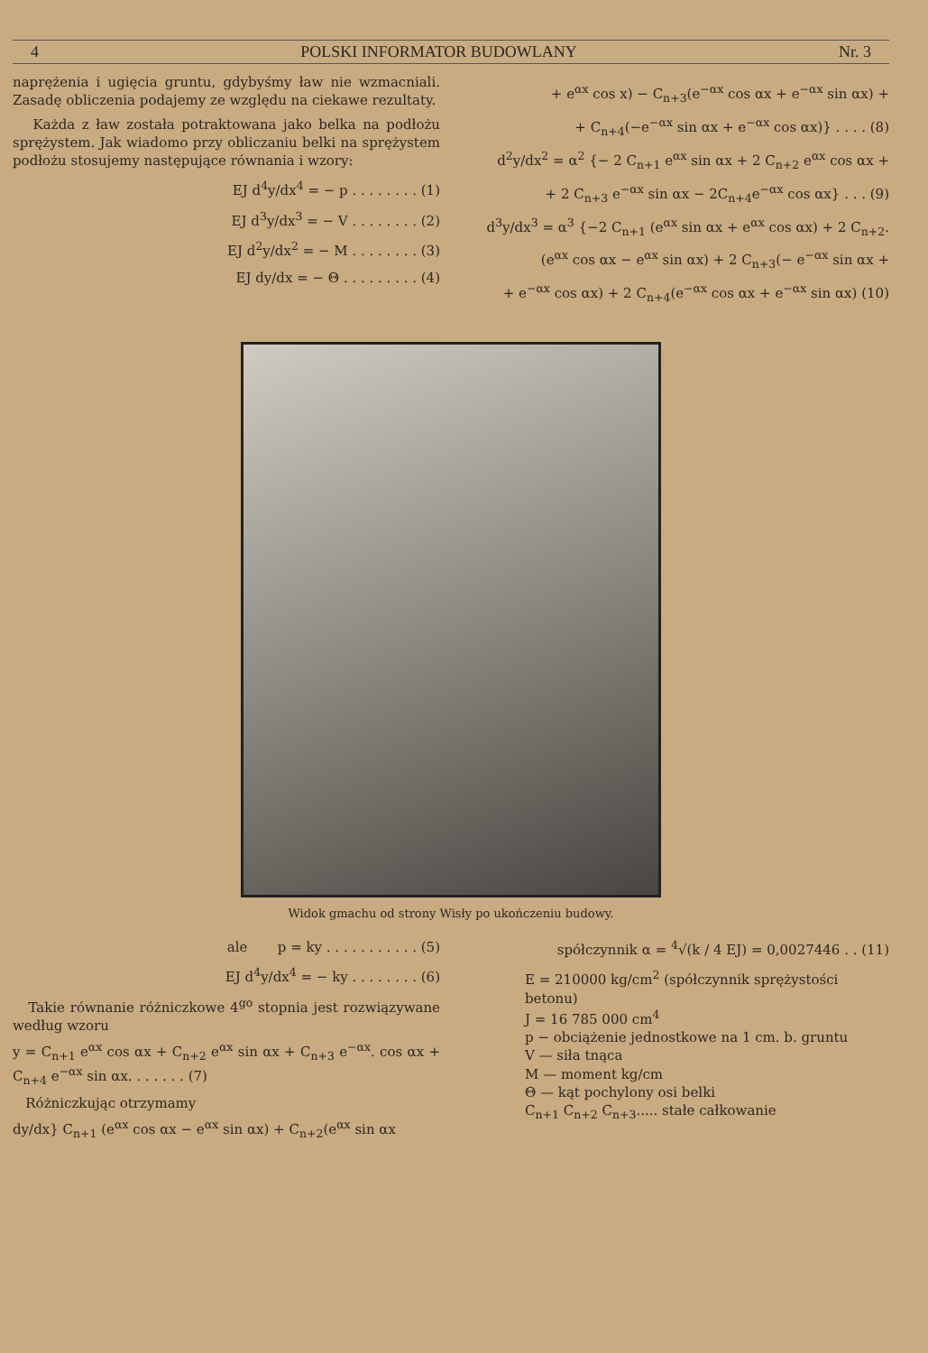4 POLSKI INFORMATOR BUDOWLANY Nr. 3
naprężenia i ugięcia gruntu, gdybyśmy ław nie wzmacniali. Zasadę obliczenia podajemy ze względu na ciekawe rezultaty.
Każda z ław została potraktowana jako belka na podłożu sprężystem. Jak wiadomo przy obliczaniu belki na sprężystem podłożu stosujemy następujące równania i wzory:
EJ d<sup>4</sup>y/dx<sup>4</sup> = − p . . . . . . . . (1)
EJ d<sup>3</sup>y/dx<sup>3</sup> = − V . . . . . . . . (2)
EJ d<sup>2</sup>y/dx<sup>2</sup> = − M . . . . . . . . (3)
EJ dy/dx = − Θ . . . . . . . . . (4)
+ e<sup>αx</sup> cos x) − C<sub>n+3</sub>(e<sup>−αx</sup> cos αx + e<sup>−αx</sup> sin αx) +
+ C<sub>n+4</sub>(−e<sup>−αx</sup> sin αx + e<sup>−αx</sup> cos αx)} . . . . (8)
d<sup>2</sup>y/dx<sup>2</sup> = α<sup>2</sup> {− 2 C<sub>n+1</sub> e<sup>αx</sup> sin αx + 2 C<sub>n+2</sub> e<sup>αx</sup> cos αx +
+ 2 C<sub>n+3</sub> e<sup>−αx</sup> sin αx − 2C<sub>n+4</sub>e<sup>−αx</sup> cos αx} . . . (9)
d<sup>3</sup>y/dx<sup>3</sup> = α<sup>3</sup> {−2 C<sub>n+1</sub> (e<sup>αx</sup> sin αx + e<sup>αx</sup> cos αx) + 2 C<sub>n+2</sub>.
(e<sup>αx</sup> cos αx − e<sup>αx</sup> sin αx) + 2 C<sub>n+3</sub>(− e<sup>−αx</sup> sin αx +
+ e<sup>−αx</sup> cos αx) + 2 C<sub>n+4</sub>(e<sup>−αx</sup> cos αx + e<sup>−αx</sup> sin αx) (10)
Widok gmachu od strony Wisły po ukończeniu budowy.
ale p = ky . . . . . . . . . . . (5)
EJ d<sup>4</sup>y/dx<sup>4</sup> = − ky . . . . . . . . (6)
Takie równanie różniczkowe 4<sup>go</sup> stopnia jest rozwiązywane według wzoru
y = C<sub>n+1</sub> e<sup>αx</sup> cos αx + C<sub>n+2</sub> e<sup>αx</sup> sin αx + C<sub>n+3</sub> e<sup>−αx</sup>. cos αx + C<sub>n+4</sub> e<sup>−αx</sup> sin αx. . . . . . . (7)
Różniczkując otrzymamy
dy/dx} C<sub>n+1</sub> (e<sup>αx</sup> cos αx − e<sup>αx</sup> sin αx) + C<sub>n+2</sub>(e<sup>αx</sup> sin αx
spółczynnik α = <sup>4</sup>√(k / 4 EJ) = 0,0027446 . . (11)
E = 210000 kg/cm<sup>2</sup> (spółczynnik sprężystości betonu)
J = 16 785 000 cm<sup>4</sup>
p − obciążenie jednostkowe na 1 cm. b. gruntu
V — siła tnąca
M — moment kg/cm
Θ — kąt pochylony osi belki
C<sub>n+1</sub> C<sub>n+2</sub> C<sub>n+3</sub>..... stałe całkowanie